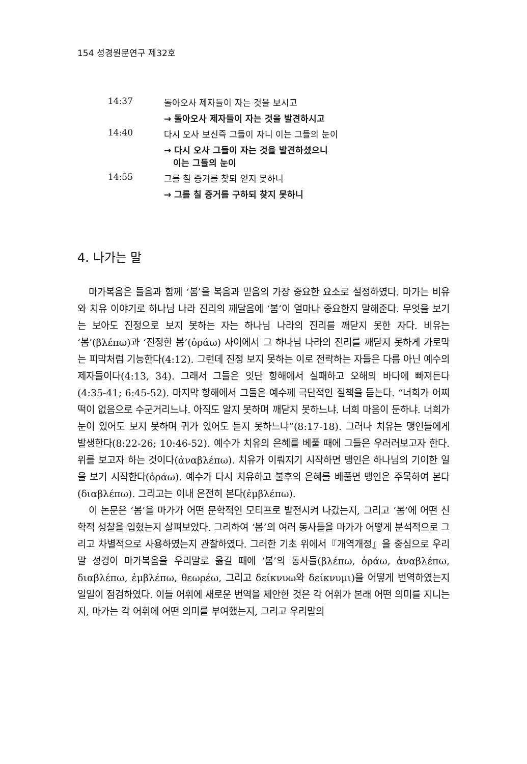154 성경원문연구 제32호
| 14:37 | 돌아오사 제자들이 자는 것을 보시고 |
| | → 돌아오사 제자들이 자는 것을 발견하시고 |
| 14:40 | 다시 오사 보신즉 그들이 자니 이는 그들의 눈이 |
| | → 다시 오사 그들이 자는 것을 발견하셨으니 이는 그들의 눈이 |
| 14:55 | 그를 칠 증거를 찾되 얻지 못하니 |
| | → 그를 칠 증거를 구하되 찾지 못하니 |
4. 나가는 말
마가복음은 들음과 함께 ‘봄’을 복음과 믿음의 가장 중요한 요소로 설정하였다. 마가는 비유와 치유 이야기로 하나님 나라 진리의 깨달음에 ‘봄’이 얼마나 중요한지 말해준다. 무엇을 보기는 보아도 진정으로 보지 못하는 자는 하나님 나라의 진리를 깨닫지 못한 자다. 비유는 ‘봄’(βλέπω)과 ‘진정한 봄’(ὁράω) 사이에서 그 하나님 나라의 진리를 깨닫지 못하게 가로막는 피막처럼 기능한다(4:12). 그런데 진정 보지 못하는 이로 전락하는 자들은 다름 아닌 예수의 제자들이다(4:13, 34). 그래서 그들은 잇단 항해에서 실패하고 오해의 바다에 빠져든다(4:35-41; 6:45-52). 마지막 항해에서 그들은 예수께 극단적인 질책을 듣는다. “너희가 어찌 떡이 없음으로 수군거리느냐. 아직도 알지 못하며 깨닫지 못하느냐. 너희 마음이 둔하냐. 너희가 눈이 있어도 보지 못하며 귀가 있어도 듣지 못하느냐”(8:17-18). 그러나 치유는 맹인들에게 발생한다(8:22-26; 10:46-52). 예수가 치유의 은혜를 베풀 때에 그들은 우러러보고자 한다. 위를 보고자 하는 것이다(ἀναβλέπω). 치유가 이뤄지기 시작하면 맹인은 하나님의 기이한 일을 보기 시작한다(ὁράω). 예수가 다시 치유하고 불후의 은혜를 베풀면 맹인은 주목하여 본다(διαβλέπω). 그리고는 이내 온전히 본다(ἐμβλέπω).
이 논문은 ‘봄’을 마가가 어떤 문학적인 모티프로 발전시켜 나갔는지, 그리고 ‘봄’에 어떤 신학적 성찰을 입혔는지 살펴보았다. 그리하여 ‘봄’의 여러 동사들을 마가가 어떻게 분석적으로 그리고 차별적으로 사용하였는지 관찰하였다. 그러한 기초 위에서『개역개정』을 중심으로 우리 말 성경이 마가복음을 우리말로 옮길 때에 ‘봄’의 동사들(βλέπω, ὁράω, ἀναβλέπω, διαβλέπω, ἐμβλέπω, θεωρέω, 그리고 δείκνυω와 δείκνυμι)을 어떻게 번역하였는지 일일이 점검하였다. 이들 어휘에 새로운 번역을 제안한 것은 각 어휘가 본래 어떤 의미를 지니는지, 마가는 각 어휘에 어떤 의미를 부여했는지, 그리고 우리말의